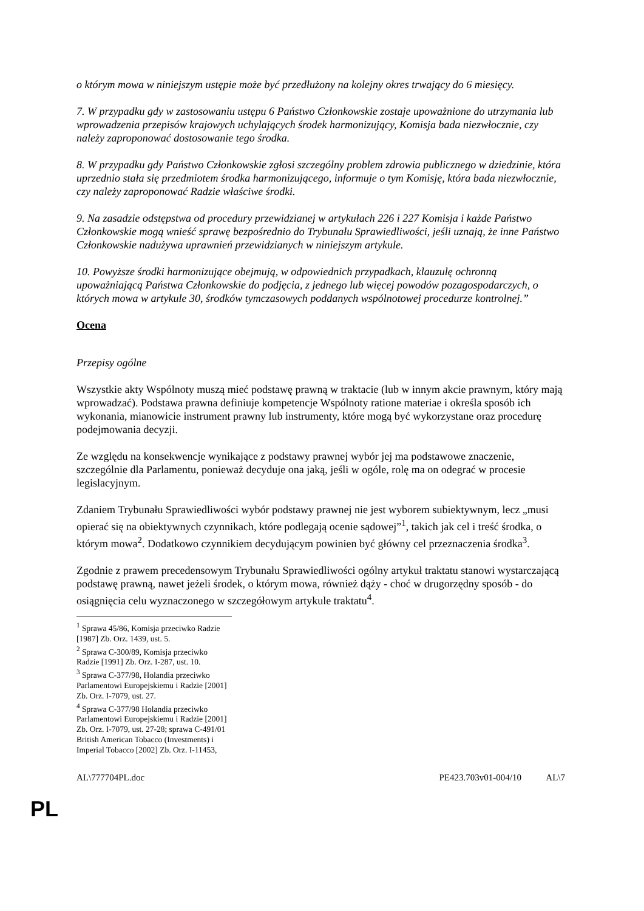o którym mowa w niniejszym ustępie może być przedłużony na kolejny okres trwający do 6 miesięcy.
7. W przypadku gdy w zastosowaniu ustępu 6 Państwo Członkowskie zostaje upoważnione do utrzymania lub wprowadzenia przepisów krajowych uchylających środek harmonizujący, Komisja bada niezwłocznie, czy należy zaproponować dostosowanie tego środka.
8. W przypadku gdy Państwo Członkowskie zgłosi szczególny problem zdrowia publicznego w dziedzinie, która uprzednio stała się przedmiotem środka harmonizującego, informuje o tym Komisję, która bada niezwłocznie, czy należy zaproponować Radzie właściwe środki.
9. Na zasadzie odstępstwa od procedury przewidzianej w artykułach 226 i 227 Komisja i każde Państwo Członkowskie mogą wnieść sprawę bezpośrednio do Trybunału Sprawiedliwości, jeśli uznają, że inne Państwo Członkowskie nadużywa uprawnień przewidzianych w niniejszym artykule.
10. Powyższe środki harmonizujące obejmują, w odpowiednich przypadkach, klauzulę ochronną upoważniającą Państwa Członkowskie do podjęcia, z jednego lub więcej powodów pozagospodarczych, o których mowa w artykule 30, środków tymczasowych poddanych wspólnotowej procedurze kontrolnej.”
Ocena
Przepisy ogólne
Wszystkie akty Wspólnoty muszą mieć podstawę prawną w traktacie (lub w innym akcie prawnym, który mają wprowadzać). Podstawa prawna definiuje kompetencje Wspólnoty ratione materiae i określa sposób ich wykonania, mianowicie instrument prawny lub instrumenty, które mogą być wykorzystane oraz procedurę podejmowania decyzji.
Ze względu na konsekwencje wynikające z podstawy prawnej wybór jej ma podstawowe znaczenie, szczególnie dla Parlamentu, ponieważ decyduje ona jaką, jeśli w ogóle, rolę ma on odegrać w procesie legislacyjnym.
Zdaniem Trybunału Sprawiedliwości wybór podstawy prawnej nie jest wyborem subiektywnym, lecz „musi opierać się na obiektywnych czynnikach, które podlegają ocenie sądowej”<sup>1</sup>, takich jak cel i treść środka, o którym mowa<sup>2</sup>. Dodatkowo czynnikiem decydującym powinien być główny cel przeznaczenia środka<sup>3</sup>.
Zgodnie z prawem precedensowym Trybunału Sprawiedliwości ogólny artykuł traktatu stanowi wystarczającą podstawę prawną, nawet jeżeli środek, o którym mowa, również dąży - choć w drugorzędny sposób - do osiągnięcia celu wyznaczonego w szczegółowym artykule traktatu<sup>4</sup>.
<sup>1</sup> Sprawa 45/86, Komisja przeciwko Radzie [1987] Zb. Orz. 1439, ust. 5.
<sup>2</sup> Sprawa C-300/89, Komisja przeciwko Radzie [1991] Zb. Orz. I-287, ust. 10.
<sup>3</sup> Sprawa C-377/98, Holandia przeciwko Parlamentowi Europejskiemu i Radzie [2001] Zb. Orz. I-7079, ust. 27.
<sup>4</sup> Sprawa C-377/98 Holandia przeciwko Parlamentowi Europejskiemu i Radzie [2001] Zb. Orz. I-7079, ust. 27-28; sprawa C-491/01 British American Tobacco (Investments) i Imperial Tobacco [2002] Zb. Orz. I-11453,
AL\777704PL.doc PE423.703v01-004/10 AL\7
PL